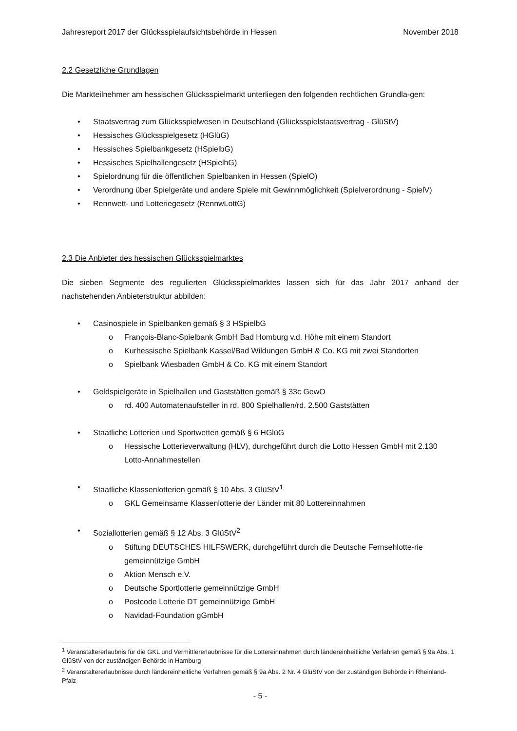Jahresreport 2017 der Glücksspielaufsichtsbehörde in Hessen November 2018
2.2 Gesetzliche Grundlagen
Die Markteilnehmer am hessischen Glücksspielmarkt unterliegen den folgenden rechtlichen Grundla-gen:
• Staatsvertrag zum Glücksspielwesen in Deutschland (Glücksspielstaatsvertrag - GlüStV)
• Hessisches Glücksspielgesetz (HGlüG)
• Hessisches Spielbankgesetz (HSpielbG)
• Hessisches Spielhallengesetz (HSpielhG)
• Spielordnung für die öffentlichen Spielbanken in Hessen (SpielO)
• Verordnung über Spielgeräte und andere Spiele mit Gewinnmöglichkeit (Spielverordnung - SpielV)
• Rennwett- und Lotteriegesetz (RennwLottG)
2.3 Die Anbieter des hessischen Glücksspielmarktes
Die sieben Segmente des regulierten Glücksspielmarktes lassen sich für das Jahr 2017 anhand der nachstehenden Anbieterstruktur abbilden:
• Casinospiele in Spielbanken gemäß § 3 HSpielbG
o François-Blanc-Spielbank GmbH Bad Homburg v.d. Höhe mit einem Standort
o Kurhessische Spielbank Kassel/Bad Wildungen GmbH & Co. KG mit zwei Standorten
o Spielbank Wiesbaden GmbH & Co. KG mit einem Standort
• Geldspielgeräte in Spielhallen und Gaststätten gemäß § 33c GewO
o rd. 400 Automatenaufsteller in rd. 800 Spielhallen/rd. 2.500 Gaststätten
• Staatliche Lotterien und Sportwetten gemäß § 6 HGlüG
o Hessische Lotterieverwaltung (HLV), durchgeführt durch die Lotto Hessen GmbH mit 2.130 Lotto-Annahmestellen
• Staatliche Klassenlotterien gemäß § 10 Abs. 3 GlüStV<sup>1</sup>
o GKL Gemeinsame Klassenlotterie der Länder mit 80 Lottereinnahmen
• Soziallotterien gemäß § 12 Abs. 3 GlüStV<sup>2</sup>
o Stiftung DEUTSCHES HILFSWERK, durchgeführt durch die Deutsche Fernsehlotte-rie gemeinnützige GmbH
o Aktion Mensch e.V.
o Deutsche Sportlotterie gemeinnützige GmbH
o Postcode Lotterie DT gemeinnützige GmbH
o Navidad-Foundation gGmbH
<sup>1</sup> Veranstaltererlaubnis für die GKL und Vermittlererlaubnisse für die Lottereinnahmen durch ländereinheitliche Verfahren gemäß § 9a Abs. 1 GlüStV von der zuständigen Behörde in Hamburg
<sup>2</sup> Veranstaltererlaubnisse durch ländereinheitliche Verfahren gemäß § 9a Abs. 2 Nr. 4 GlüStV von der zuständigen Behörde in Rheinland-Pfalz
- 5 -